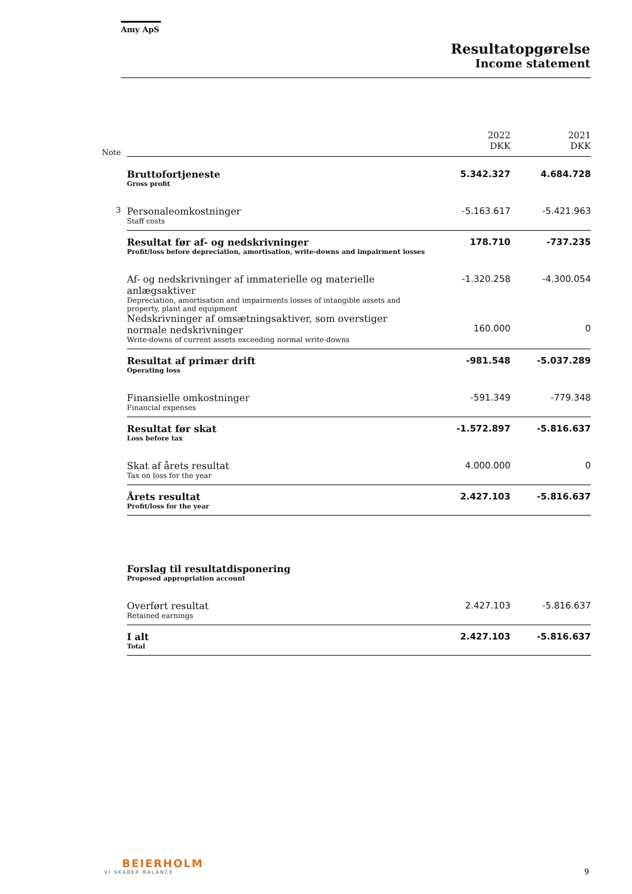Amy ApS
Resultatopgørelse
Income statement
| Note | | 2022 DKK | 2021 DKK |
| | Bruttofortjeneste Gross profit | 5.342.327 | 4.684.728 |
| 3 | Personaleomkostninger Staff costs | -5.163.617 | -5.421.963 |
| | Resultat før af- og nedskrivninger Profit/loss before depreciation, amortisation, write-downs and impairment losses | 178.710 | -737.235 |
| | Af- og nedskrivninger af immaterielle og materielle anlægsaktiver Depreciation, amortisation and impairments losses of intangible assets and property, plant and equipment | -1.320.258 | -4.300.054 |
| | Nedskrivninger af omsætningsaktiver, som overstiger normale nedskrivninger Write-downs of current assets exceeding normal write-downs | 160.000 | 0 |
| | Resultat af primær drift Operating loss | -981.548 | -5.037.289 |
| | Finansielle omkostninger Financial expenses | -591.349 | -779.348 |
| | Resultat før skat Loss before tax | -1.572.897 | -5.816.637 |
| | Skat af årets resultat Tax on loss for the year | 4.000.000 | 0 |
| | Årets resultat Profit/loss for the year | 2.427.103 | -5.816.637 |
| | Forslag til resultatdisponering Proposed appropriation account | | |
| | Overført resultat Retained earnings | 2.427.103 | -5.816.637 |
| | I alt Total | 2.427.103 | -5.816.637 |
BEIERHOLM
VI SKABER BALANCE
9